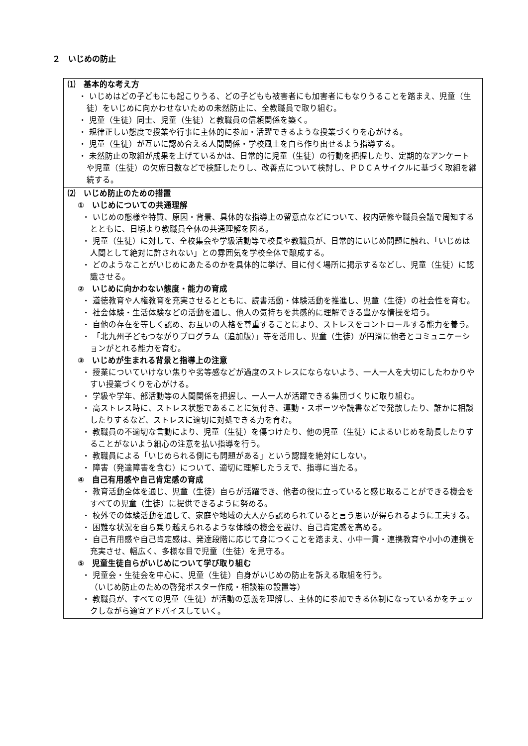２　いじめの防止
⑴　基本的な考え方
・ いじめはどの子どもにも起こりうる、どの子どもも被害者にも加害者にもなりうることを踏まえ、児童（生徒）をいじめに向かわせないための未然防止に、全教職員で取り組む。
・ 児童（生徒）同士、児童（生徒）と教職員の信頼関係を築く。
・ 規律正しい態度で授業や行事に主体的に参加・活躍できるような授業づくりを心がける。
・ 児童（生徒）が互いに認め合える人間関係・学校風土を自ら作り出せるよう指導する。
・ 未然防止の取組が成果を上げているかは、日常的に児童（生徒）の行動を把握したり、定期的なアンケートや児童（生徒）の欠席日数などで検証したりし、改善点について検討し、ＰＤＣＡサイクルに基づく取組を継続する。
⑵　いじめ防止のための措置
①　いじめについての共通理解
・ いじめの態様や特質、原因・背景、具体的な指導上の留意点などについて、校内研修や職員会議で周知するとともに、日頃より教職員全体の共通理解を図る。
・ 児童（生徒）に対して、全校集会や学級活動等で校長や教職員が、日常的にいじめ問題に触れ、「いじめは人間として絶対に許されない」との雰囲気を学校全体で醸成する。
・ どのようなことがいじめにあたるのかを具体的に挙げ、目に付く場所に掲示するなどし、児童（生徒）に認識させる。
②　いじめに向かわない態度・能力の育成
・ 道徳教育や人権教育を充実させるとともに、読書活動・体験活動を推進し、児童（生徒）の社会性を育む。
・ 社会体験・生活体験などの活動を通し、他人の気持ちを共感的に理解できる豊かな情操を培う。
・ 自他の存在を等しく認め、お互いの人格を尊重することにより、ストレスをコントロールする能力を養う。
・ 「北九州子どもつながりプログラム（追加版）」等を活用し、児童（生徒）が円滑に他者とコミュニケーションがとれる能力を育む。
③　いじめが生まれる背景と指導上の注意
・ 授業についていけない焦りや劣等感などが過度のストレスにならないよう、一人一人を大切にしたわかりやすい授業づくりを心がける。
・ 学級や学年、部活動等の人間関係を把握し、一人一人が活躍できる集団づくりに取り組む。
・ 高ストレス時に、ストレス状態であることに気付き、運動・スポーツや読書などで発散したり、誰かに相談したりするなど、ストレスに適切に対処できる力を育む。
・ 教職員の不適切な言動により、児童（生徒）を傷つけたり、他の児童（生徒）によるいじめを助長したりすることがないよう細心の注意を払い指導を行う。
・ 教職員による「いじめられる側にも問題がある」という認識を絶対にしない。
・ 障害（発達障害を含む）について、適切に理解したうえで、指導に当たる。
④　自己有用感や自己肯定感の育成
・ 教育活動全体を通じ、児童（生徒）自らが活躍でき、他者の役に立っていると感じ取ることができる機会をすべての児童（生徒）に提供できるように努める。
・ 校外での体験活動を通して、家庭や地域の大人から認められていると言う思いが得られるように工夫する。
・ 困難な状況を自ら乗り越えられるような体験の機会を設け、自己肯定感を高める。
・ 自己有用感や自己肯定感は、発達段階に応じて身につくことを踏まえ、小中一貫・連携教育や小小の連携を充実させ、幅広く、多様な目で児童（生徒）を見守る。
⑤　児童生徒自らがいじめについて学び取り組む
・ 児童会・生徒会を中心に、児童（生徒）自身がいじめの防止を訴える取組を行う。
（いじめ防止のための啓発ポスター作成・相談箱の設置等）
・ 教職員が、すべての児童（生徒）が活動の意義を理解し、主体的に参加できる体制になっているかをチェックしながら適宜アドバイスしていく。